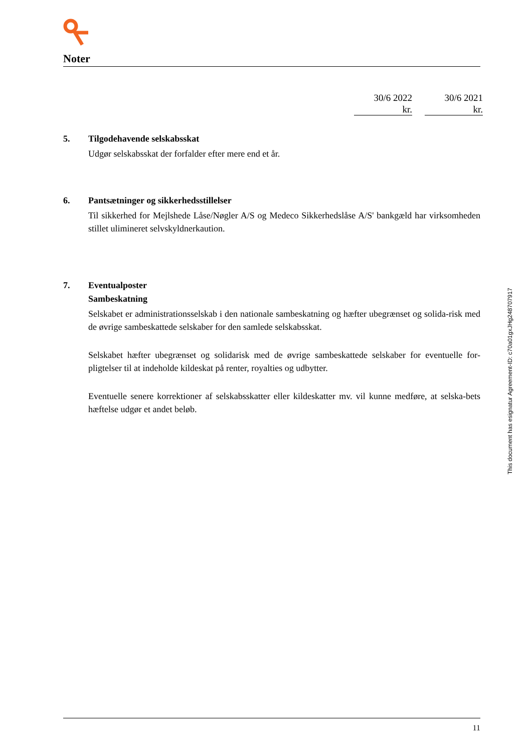Noter
| 30/6 2022 kr. | 30/6 2021 kr. |
5. Tilgodehavende selskabsskat
Udgør selskabsskat der forfalder efter mere end et år.
6. Pantsætninger og sikkerhedsstillelser
Til sikkerhed for Mejlshede Låse/Nøgler A/S og Medeco Sikkerhedslåse A/S' bankgæld har virksomheden stillet ulimineret selvskyldnerkaution.
7. Eventualposter
Sambeskatning
Selskabet er administrationsselskab i den nationale sambeskatning og hæfter ubegrænset og solida-risk med de øvrige sambeskattede selskaber for den samlede selskabsskat.
Selskabet hæfter ubegrænset og solidarisk med de øvrige sambeskattede selskaber for eventuelle for-pligtelser til at indeholde kildeskat på renter, royalties og udbytter.
Eventuelle senere korrektioner af selskabsskatter eller kildeskatter mv. vil kunne medføre, at selska-bets hæftelse udgør et andet beløb.
This document has esignatur Agreement-ID: c70a01gxJHg248707917
11